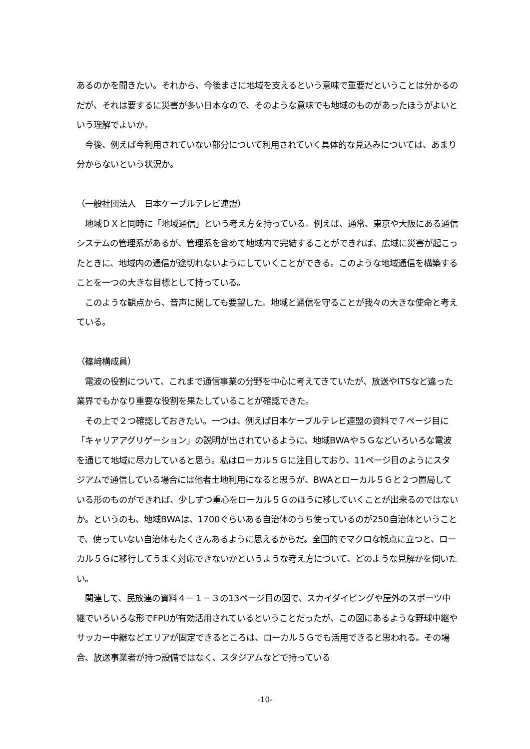あるのかを聞きたい。それから、今後まさに地域を支えるという意味で重要だということは分かるのだが、それは要するに災害が多い日本なので、そのような意味でも地域のものがあったほうがよいという理解でよいか。
　今後、例えば今利用されていない部分について利用されていく具体的な見込みについては、あまり分からないという状況か。
（一般社団法人　日本ケーブルテレビ連盟）
　地域ＤＸと同時に「地域通信」という考え方を持っている。例えば、通常、東京や大阪にある通信システムの管理系があるが、管理系を含めて地域内で完結することができれば、広域に災害が起こったときに、地域内の通信が途切れないようにしていくことができる。このような地域通信を構築することを一つの大きな目標として持っている。
　このような観点から、音声に関しても要望した。地域と通信を守ることが我々の大きな使命と考えている。
（篠﨑構成員）
　電波の役割について、これまで通信事業の分野を中心に考えてきていたが、放送やITSなど違った業界でもかなり重要な役割を果たしていることが確認できた。
　その上で２つ確認しておきたい。一つは、例えば日本ケーブルテレビ連盟の資料で７ページ目に「キャリアアグリゲーション」の説明が出されているように、地域BWAや５Ｇなどいろいろな電波を通じて地域に尽力していると思う。私はローカル５Ｇに注目しており、11ページ目のようにスタジアムで通信している場合には他者土地利用になると思うが、BWAとローカル５Ｇと２つ置局している形のものができれば、少しずつ重心をローカル５Ｇのほうに移していくことが出来るのではないか。というのも、地域BWAは、1700ぐらいある自治体のうち使っているのが250自治体ということで、使っていない自治体もたくさんあるように思えるからだ。全国的でマクロな観点に立つと、ローカル５Ｇに移行してうまく対応できないかというような考え方について、どのような見解かを伺いたい。
　関連して、民放連の資料４－１－３の13ページ目の図で、スカイダイビングや屋外のスポーツ中継でいろいろな形でFPUが有効活用されているということだったが、この図にあるような野球中継やサッカー中継などエリアが固定できるところは、ローカル５Ｇでも活用できると思われる。その場合、放送事業者が持つ設備ではなく、スタジアムなどで持っている
-10-